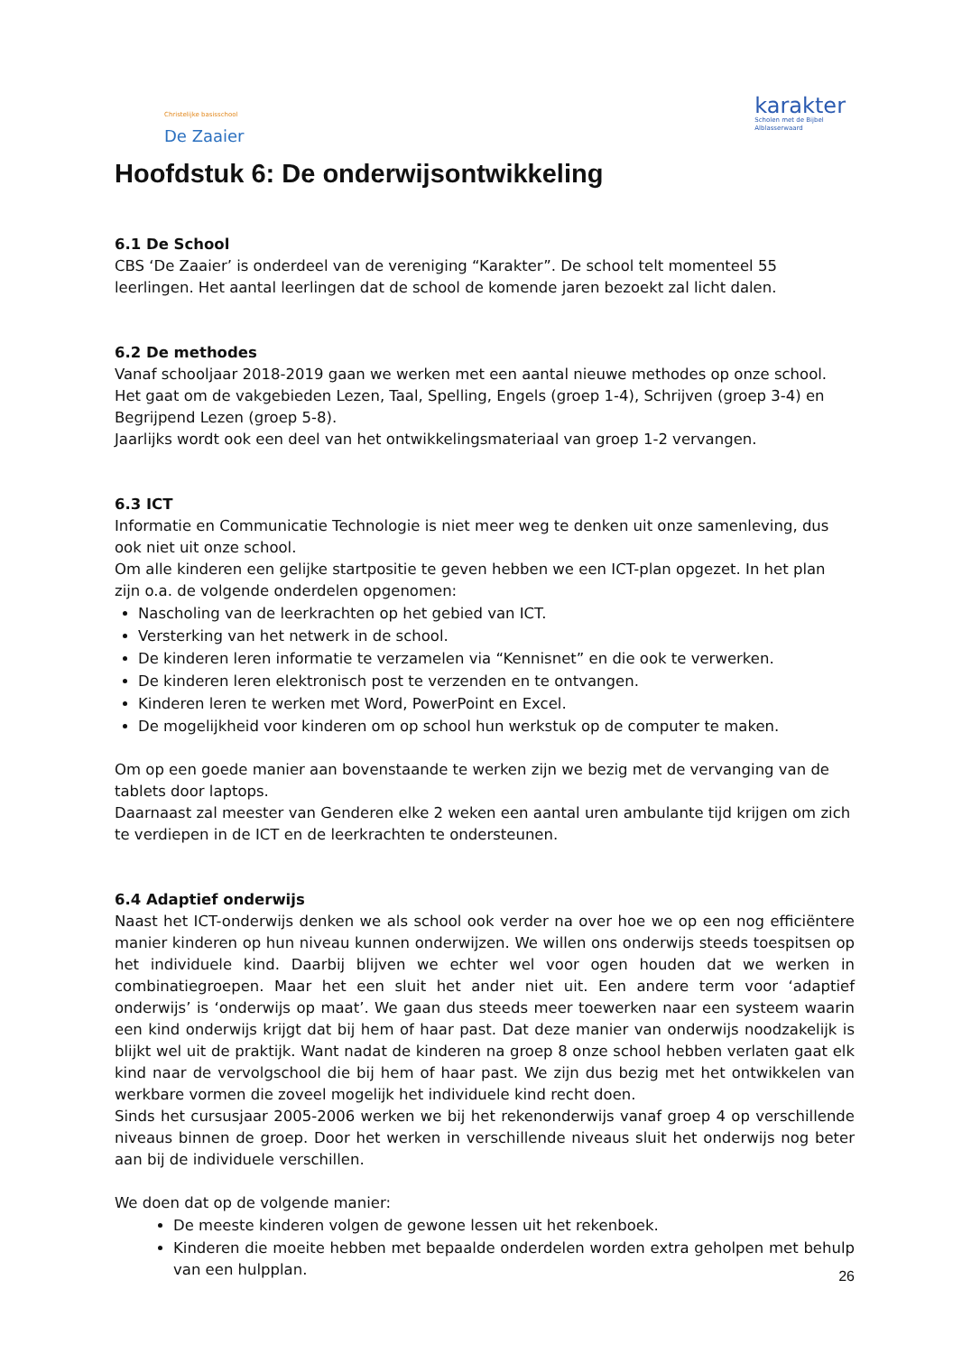Christelijke basisschool
De Zaaier
karakter
Scholen met de Bijbel
Alblasserwaard
Hoofdstuk 6: De onderwijsontwikkeling
6.1 De School
CBS ‘De Zaaier’ is onderdeel van de vereniging “Karakter”. De school telt momenteel 55 leerlingen. Het aantal leerlingen dat de school de komende jaren bezoekt zal licht dalen.
6.2 De methodes
Vanaf schooljaar 2018-2019 gaan we werken met een aantal nieuwe methodes op onze school. Het gaat om de vakgebieden Lezen, Taal, Spelling, Engels (groep 1-4), Schrijven (groep 3-4) en Begrijpend Lezen (groep 5-8).
Jaarlijks wordt ook een deel van het ontwikkelingsmateriaal van groep 1-2 vervangen.
6.3 ICT
Informatie en Communicatie Technologie is niet meer weg te denken uit onze samenleving, dus ook niet uit onze school.
Om alle kinderen een gelijke startpositie te geven hebben we een ICT-plan opgezet. In het plan zijn o.a. de volgende onderdelen opgenomen:
Nascholing van de leerkrachten op het gebied van ICT.
Versterking van het netwerk in de school.
De kinderen leren informatie te verzamelen via “Kennisnet” en die ook te verwerken.
De kinderen leren elektronisch post te verzenden en te ontvangen.
Kinderen leren te werken met Word, PowerPoint en Excel.
De mogelijkheid voor kinderen om op school hun werkstuk op de computer te maken.
Om op een goede manier aan bovenstaande te werken zijn we bezig met de vervanging van de tablets door laptops.
Daarnaast zal meester van Genderen elke 2 weken een aantal uren ambulante tijd krijgen om zich te verdiepen in de ICT en de leerkrachten te ondersteunen.
6.4 Adaptief onderwijs
Naast het ICT-onderwijs denken we als school ook verder na over hoe we op een nog efficiëntere manier kinderen op hun niveau kunnen onderwijzen. We willen ons onderwijs steeds toespitsen op het individuele kind. Daarbij blijven we echter wel voor ogen houden dat we werken in combinatiegroepen. Maar het een sluit het ander niet uit. Een andere term voor ‘adaptief onderwijs’ is ‘onderwijs op maat’. We gaan dus steeds meer toewerken naar een systeem waarin een kind onderwijs krijgt dat bij hem of haar past. Dat deze manier van onderwijs noodzakelijk is blijkt wel uit de praktijk. Want nadat de kinderen na groep 8 onze school hebben verlaten gaat elk kind naar de vervolgschool die bij hem of haar past. We zijn dus bezig met het ontwikkelen van werkbare vormen die zoveel mogelijk het individuele kind recht doen.
Sinds het cursusjaar 2005-2006 werken we bij het rekenonderwijs vanaf groep 4 op verschillende niveaus binnen de groep. Door het werken in verschillende niveaus sluit het onderwijs nog beter aan bij de individuele verschillen.
We doen dat op de volgende manier:
De meeste kinderen volgen de gewone lessen uit het rekenboek.
Kinderen die moeite hebben met bepaalde onderdelen worden extra geholpen met behulp van een hulpplan.
26